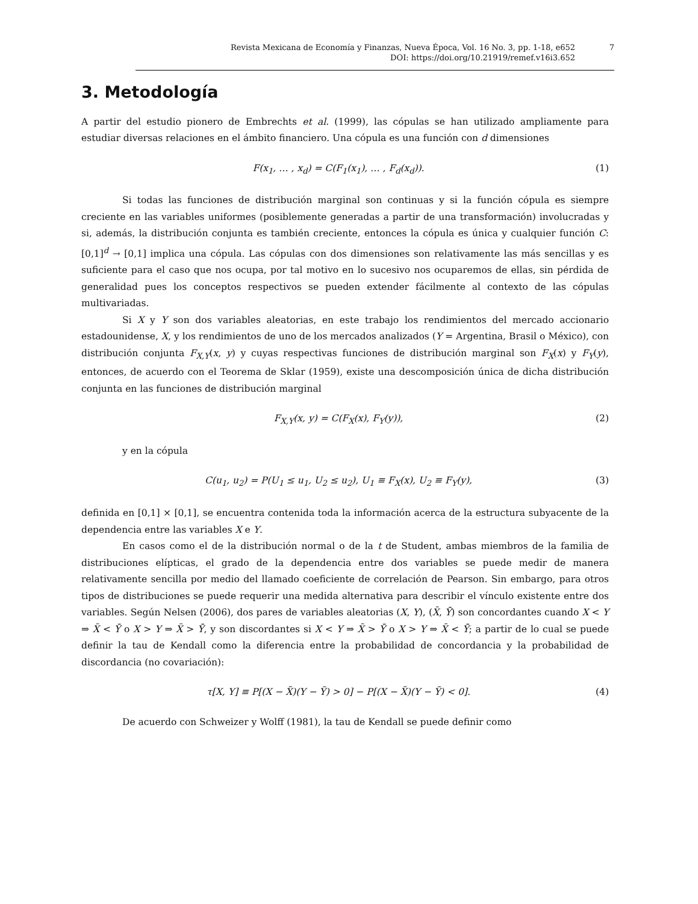Revista Mexicana de Economía y Finanzas, Nueva Época, Vol. 16 No. 3, pp. 1-18, e652
DOI: https://doi.org/10.21919/remef.v16i3.652
7
3. Metodología
A partir del estudio pionero de Embrechts et al. (1999), las cópulas se han utilizado ampliamente para estudiar diversas relaciones en el ámbito financiero. Una cópula es una función con d dimensiones
F(x<sub>1</sub>, … , x<sub>d</sub>) = C(F<sub>1</sub>(x<sub>1</sub>), … , F<sub>d</sub>(x<sub>d</sub>)). (1)
Si todas las funciones de distribución marginal son continuas y si la función cópula es siempre creciente en las variables uniformes (posiblemente generadas a partir de una transformación) involucradas y si, además, la distribución conjunta es también creciente, entonces la cópula es única y cualquier función C: [0,1]<sup>d</sup> → [0,1] implica una cópula. Las cópulas con dos dimensiones son relativamente las más sencillas y es suficiente para el caso que nos ocupa, por tal motivo en lo sucesivo nos ocuparemos de ellas, sin pérdida de generalidad pues los conceptos respectivos se pueden extender fácilmente al contexto de las cópulas multivariadas.
Si X y Y son dos variables aleatorias, en este trabajo los rendimientos del mercado accionario estadounidense, X, y los rendimientos de uno de los mercados analizados (Y = Argentina, Brasil o México), con distribución conjunta F<sub>X,Y</sub>(x, y) y cuyas respectivas funciones de distribución marginal son F<sub>X</sub>(x) y F<sub>Y</sub>(y), entonces, de acuerdo con el Teorema de Sklar (1959), existe una descomposición única de dicha distribución conjunta en las funciones de distribución marginal
F<sub>X,Y</sub>(x, y) = C(F<sub>X</sub>(x), F<sub>Y</sub>(y)), (2)
y en la cópula
C(u<sub>1</sub>, u<sub>2</sub>) = P(U<sub>1</sub> ≤ u<sub>1</sub>, U<sub>2</sub> ≤ u<sub>2</sub>), U<sub>1</sub> ≡ F<sub>X</sub>(x), U<sub>2</sub> ≡ F<sub>Y</sub>(y), (3)
definida en [0,1] × [0,1], se encuentra contenida toda la información acerca de la estructura subyacente de la dependencia entre las variables X e Y.
En casos como el de la distribución normal o de la t de Student, ambas miembros de la familia de distribuciones elípticas, el grado de la dependencia entre dos variables se puede medir de manera relativamente sencilla por medio del llamado coeficiente de correlación de Pearson. Sin embargo, para otros tipos de distribuciones se puede requerir una medida alternativa para describir el vínculo existente entre dos variables. Según Nelsen (2006), dos pares de variables aleatorias (X, Y), (X̄, Ȳ) son concordantes cuando X < Y ⇒ X̄ < Ȳ o X > Y ⇒ X̄ > Ȳ, y son discordantes si X < Y ⇒ X̄ > Ȳ o X > Y ⇒ X̄ < Ȳ; a partir de lo cual se puede definir la tau de Kendall como la diferencia entre la probabilidad de concordancia y la probabilidad de discordancia (no covariación):
τ[X, Y] ≡ P[(X − X̃)(Y − Ỹ) > 0] − P[(X − X̃)(Y − Ỹ) < 0]. (4)
De acuerdo con Schweizer y Wolff (1981), la tau de Kendall se puede definir como